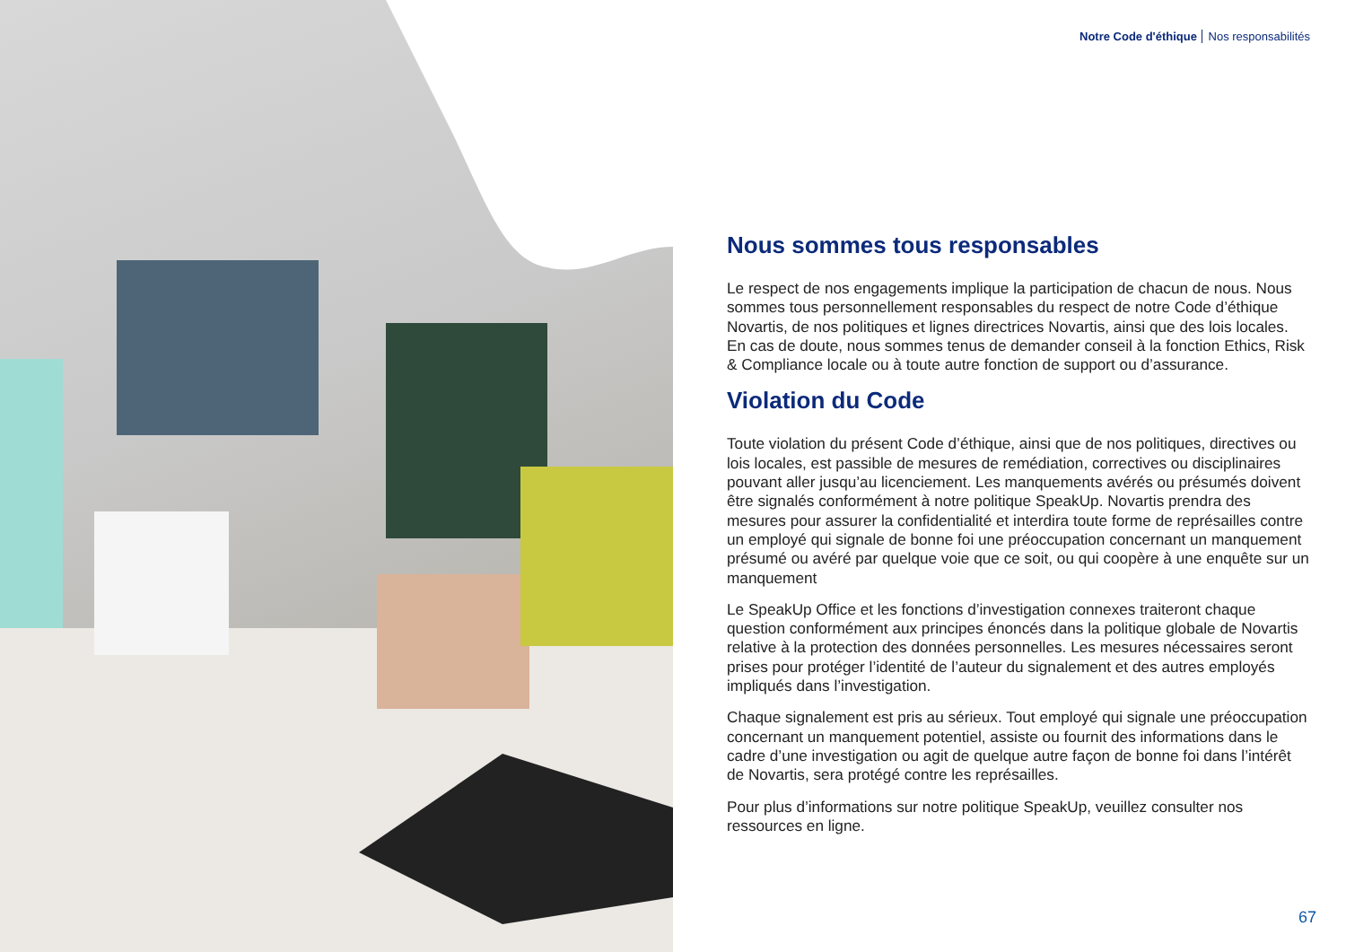Notre Code d'éthique Nos responsabilités
Nous sommes tous responsables
Le respect de nos engagements implique la participation de chacun de nous. Nous sommes tous personnellement responsables du respect de notre Code d’éthique Novartis, de nos politiques et lignes directrices Novartis, ainsi que des lois locales. En cas de doute, nous sommes tenus de demander conseil à la fonction Ethics, Risk & Compliance locale ou à toute autre fonction de support ou d’assurance.
Violation du Code
Toute violation du présent Code d’éthique, ainsi que de nos politiques, directives ou lois locales, est passible de mesures de remédiation, correctives ou disciplinaires pouvant aller jusqu’au licenciement. Les manquements avérés ou présumés doivent être signalés conformément à notre politique SpeakUp. Novartis prendra des mesures pour assurer la confidentialité et interdira toute forme de représailles contre un employé qui signale de bonne foi une préoccupation concernant un manquement présumé ou avéré par quelque voie que ce soit, ou qui coopère à une enquête sur un manquement
Le SpeakUp Office et les fonctions d’investigation connexes traiteront chaque question conformément aux principes énoncés dans la politique globale de Novartis relative à la protection des données personnelles. Les mesures nécessaires seront prises pour protéger l’identité de l’auteur du signalement et des autres employés impliqués dans l’investigation.
Chaque signalement est pris au sérieux. Tout employé qui signale une préoccupation concernant un manquement potentiel, assiste ou fournit des informations dans le cadre d’une investigation ou agit de quelque autre façon de bonne foi dans l’intérêt de Novartis, sera protégé contre les représailles.
Pour plus d’informations sur notre politique SpeakUp, veuillez consulter nos ressources en ligne.
67